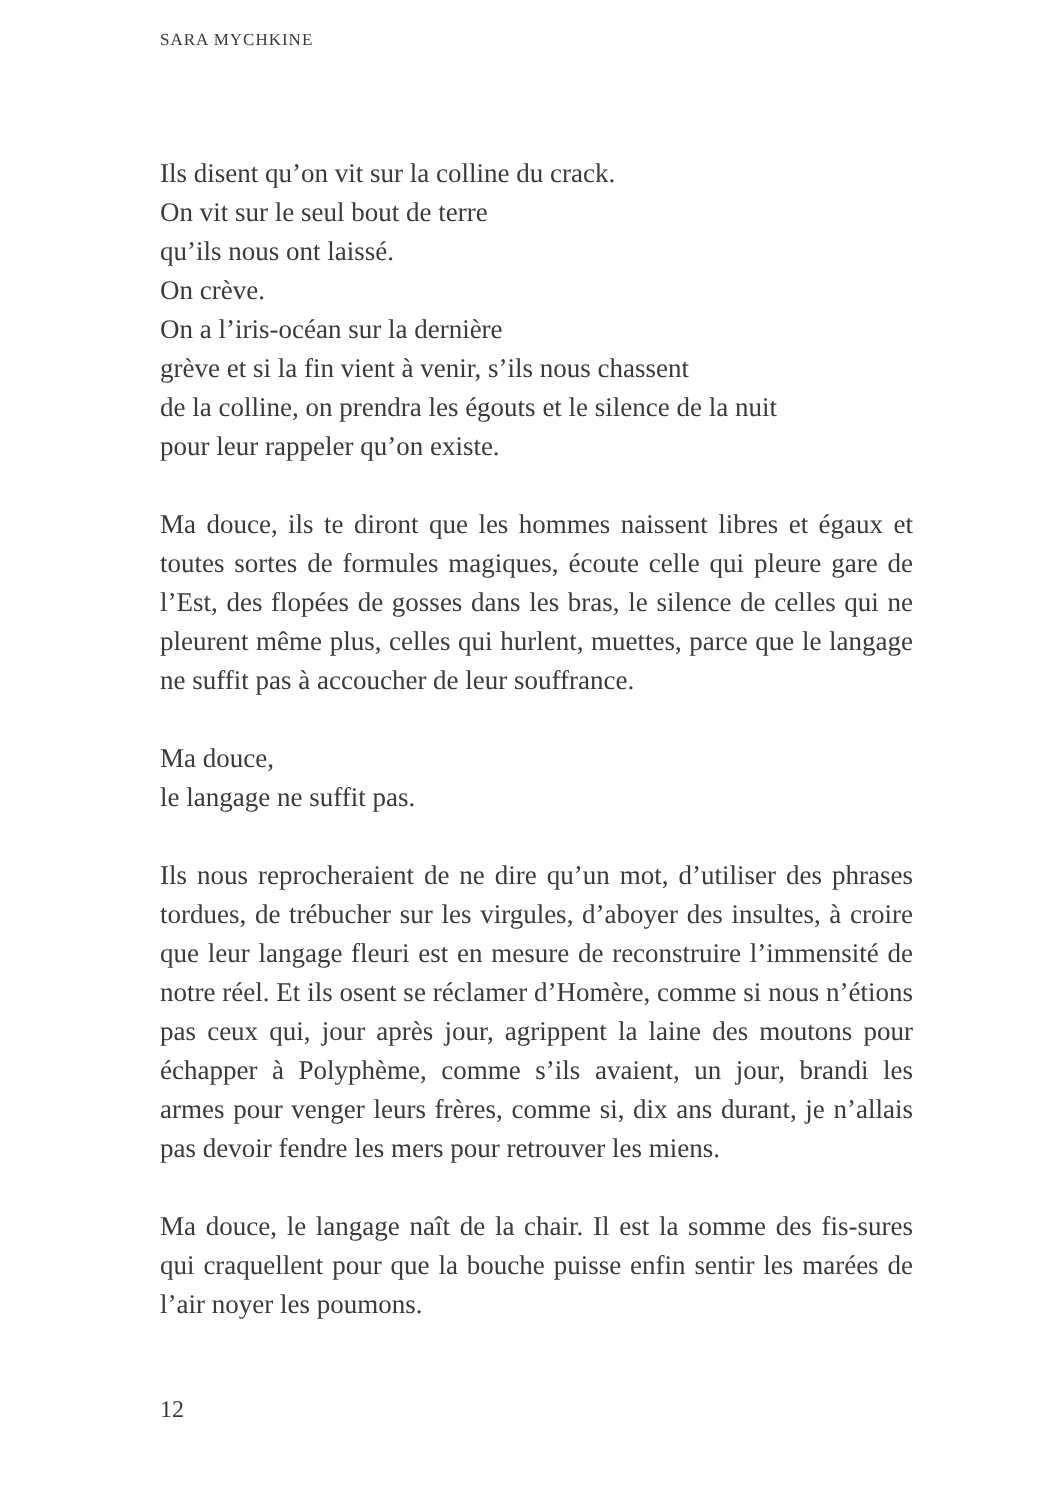SARA MYCHKINE
Ils disent qu’on vit sur la colline du crack.
On vit sur le seul bout de terre
qu’ils nous ont laissé.
On crève.
On a l’iris-océan sur la dernière
grève et si la fin vient à venir, s’ils nous chassent
de la colline, on prendra les égouts et le silence de la nuit
pour leur rappeler qu’on existe.
Ma douce, ils te diront que les hommes naissent libres et égaux et toutes sortes de formules magiques, écoute celle qui pleure gare de l’Est, des flopées de gosses dans les bras, le silence de celles qui ne pleurent même plus, celles qui hurlent, muettes, parce que le langage ne suffit pas à accoucher de leur souffrance.
Ma douce,
le langage ne suffit pas.
Ils nous reprocheraient de ne dire qu’un mot, d’utiliser des phrases tordues, de trébucher sur les virgules, d’aboyer des insultes, à croire que leur langage fleuri est en mesure de reconstruire l’immensité de notre réel. Et ils osent se réclamer d’Homère, comme si nous n’étions pas ceux qui, jour après jour, agrippent la laine des moutons pour échapper à Polyphème, comme s’ils avaient, un jour, brandi les armes pour venger leurs frères, comme si, dix ans durant, je n’allais pas devoir fendre les mers pour retrouver les miens.
Ma douce, le langage naît de la chair. Il est la somme des fis-sures qui craquellent pour que la bouche puisse enfin sentir les marées de l’air noyer les poumons.
12